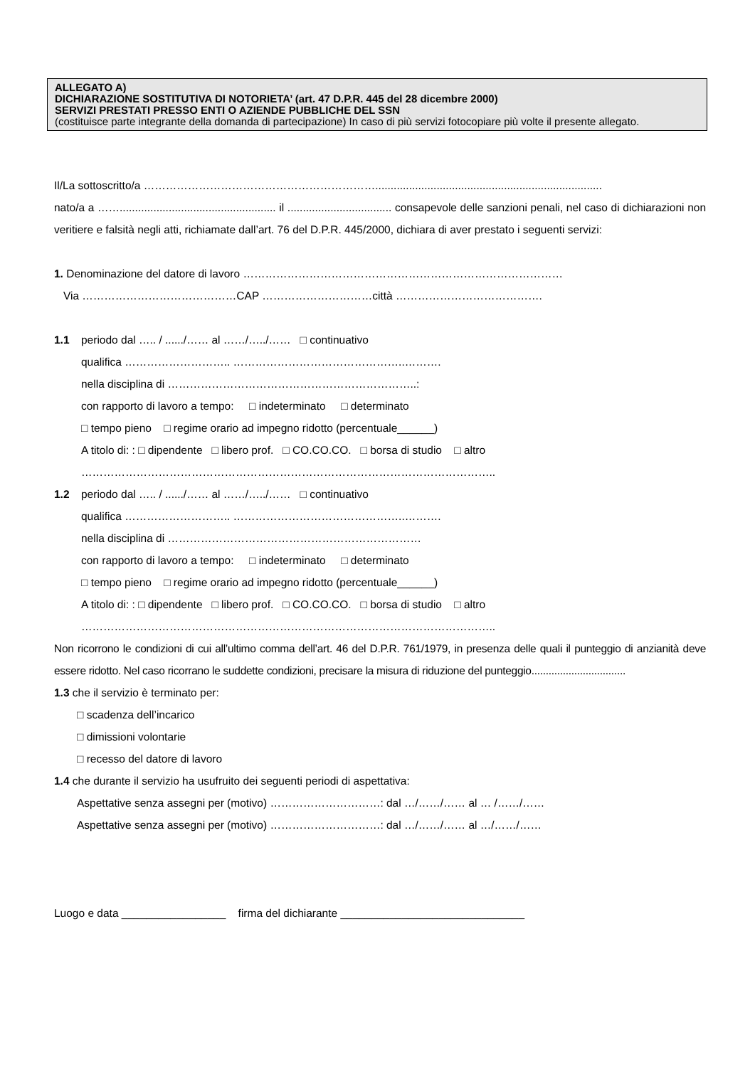ALLEGATO A)
DICHIARAZIONE SOSTITUTIVA DI NOTORIETA’ (art. 47 D.P.R. 445 del 28 dicembre 2000)
SERVIZI PRESTATI PRESSO ENTI O AZIENDE PUBBLICHE DEL SSN
(costituisce parte integrante della domanda di partecipazione) In caso di più servizi fotocopiare più volte il presente allegato.
Il/La sottoscritto/a ………………………………………………………..........................................................................
nato/a a ……................................................... il .................................. consapevole delle sanzioni penali, nel caso di dichiarazioni non veritiere e falsità negli atti, richiamate dall’art. 76 del D.P.R. 445/2000, dichiara di aver prestato i seguenti servizi:
1. Denominazione del datore di lavoro ……………………………………………………………………………
Via ……………………………………CAP …………………………città ………………………………….
1.1 periodo dal ….. / ....../…… al ……/…../…… □ continuativo
qualifica ……………………….. ………………………………………..……….
nella disciplina di …………………………………………………………..:
con rapporto di lavoro a tempo: □ indeterminato □ determinato
□ tempo pieno □ regime orario ad impegno ridotto (percentuale______)
A titolo di: : □ dipendente □ libero prof. □ CO.CO.CO. □ borsa di studio □ altro
…………………………………………………………………………………………………..
1.2 periodo dal ….. / ....../…… al ……/…../…… □ continuativo
qualifica ……………………….. ………………………………………..……….
nella disciplina di ……………………………………………………………
con rapporto di lavoro a tempo: □ indeterminato □ determinato
□ tempo pieno □ regime orario ad impegno ridotto (percentuale______)
A titolo di: : □ dipendente □ libero prof. □ CO.CO.CO. □ borsa di studio □ altro
…………………………………………………………………………………………………..
Non ricorrono le condizioni di cui all’ultimo comma dell’art. 46 del D.P.R. 761/1979, in presenza delle quali il punteggio di anzianità deve essere ridotto. Nel caso ricorrano le suddette condizioni, precisare la misura di riduzione del punteggio.................................
1.3 che il servizio è terminato per:
□ scadenza dell’incarico
□ dimissioni volontarie
□ recesso del datore di lavoro
1.4 che durante il servizio ha usufruito dei seguenti periodi di aspettativa:
Aspettative senza assegni per (motivo) …………………………: dal …/……/…… al … /……/……
Aspettative senza assegni per (motivo) …………………………: dal …/……/…… al …/……/……
Luogo e data _________________ firma del dichiarante ______________________________